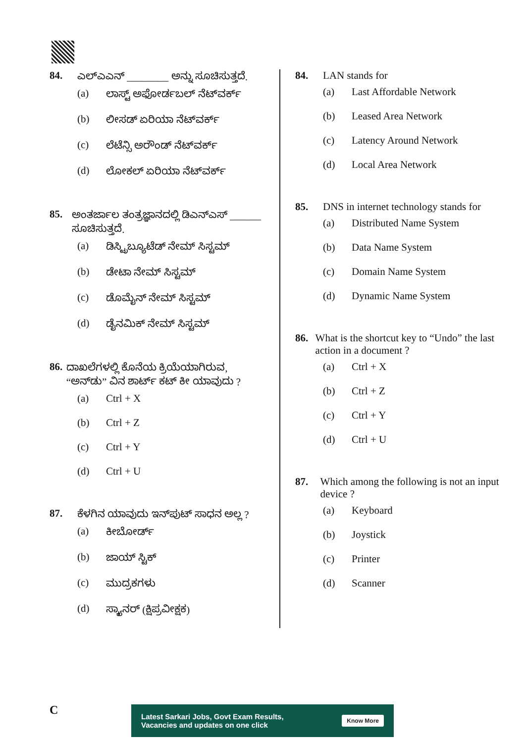84. ಎಲ್‌ಎಎನ್ ________ ಅನ್ನು ಸೂಚಿಸುತ್ತದೆ.
(a) ಲಾಸ್ಟ್ ಅಫೋರ್ಡಬಲ್ ನೆಟ್‌ವರ್ಕ್
(b) ಲೀಸಡ್ ಏರಿಯಾ ನೆಟ್‌ವರ್ಕ್
(c) ಲೆಟೆನ್ಸಿ ಅರೌಂಡ್ ನೆಟ್‌ವರ್ಕ್
(d) ಲೋಕಲ್ ಏರಿಯಾ ನೆಟ್‌ವರ್ಕ್
85. ಅಂತರ್ಜಾಲ ತಂತ್ರಜ್ಞಾನದಲ್ಲಿ ಡಿಎನ್‌ಎಸ್ ______ ಸೂಚಿಸುತ್ತದೆ.
(a) ಡಿಸ್ಟ್ರಿಬ್ಯೂಟೆಡ್ ನೇಮ್ ಸಿಸ್ಟಮ್
(b) ಡೇಟಾ ನೇಮ್ ಸಿಸ್ಟಮ್
(c) ಡೊಮೈನ್ ನೇಮ್ ಸಿಸ್ಟಮ್
(d) ಡೈನಮಿಕ್ ನೇಮ್ ಸಿಸ್ಟಮ್
86. ದಾಖಲೆಗಳಲ್ಲಿ ಕೊನೆಯ ಕ್ರಿಯೆಯಾಗಿರುವ, “ಅನ್‌ಡು” ವಿನ ಶಾರ್ಟ್ ಕಟ್ ಕೀ ಯಾವುದು ?
(a) Ctrl + X
(b) Ctrl + Z
(c) Ctrl + Y
(d) Ctrl + U
87. ಕೆಳಗಿನ ಯಾವುದು ಇನ್‌ಪುಟ್ ಸಾಧನ ಅಲ್ಲ ?
(a) ಕೀಬೋರ್ಡ್
(b) ಜಾಯ್ ಸ್ಟಿಕ್
(c) ಮುದ್ರಕಗಳು
(d) ಸ್ಕ್ಯಾನರ್ (ಕ್ಷಿಪ್ರವೀಕ್ಷಕ)
84. LAN stands for
(a) Last Affordable Network
(b) Leased Area Network
(c) Latency Around Network
(d) Local Area Network
85. DNS in internet technology stands for
(a) Distributed Name System
(b) Data Name System
(c) Domain Name System
(d) Dynamic Name System
86. What is the shortcut key to “Undo” the last action in a document ?
(a) Ctrl + X
(b) Ctrl + Z
(c) Ctrl + Y
(d) Ctrl + U
87. Which among the following is not an input device ?
(a) Keyboard
(b) Joystick
(c) Printer
(d) Scanner
C
Latest Sarkari Jobs, Govt Exam Results,
Vacancies and updates on one click Know More